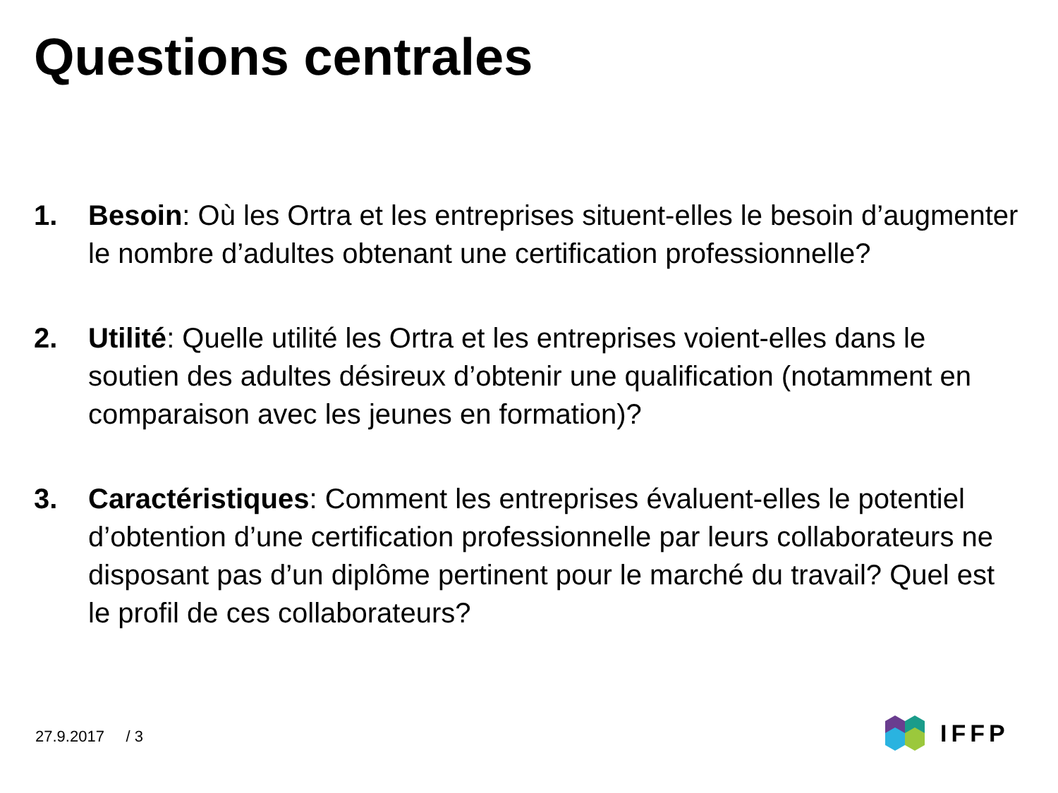Questions centrales
1. Besoin: Où les Ortra et les entreprises situent-elles le besoin d’augmenter le nombre d’adultes obtenant une certification professionnelle?
2. Utilité: Quelle utilité les Ortra et les entreprises voient-elles dans le soutien des adultes désireux d’obtenir une qualification (notamment en comparaison avec les jeunes en formation)?
3. Caractéristiques: Comment les entreprises évaluent-elles le potentiel d’obtention d’une certification professionnelle par leurs collaborateurs ne disposant pas d’un diplôme pertinent pour le marché du travail? Quel est le profil de ces collaborateurs?
27.9.2017 / 3 IFFP